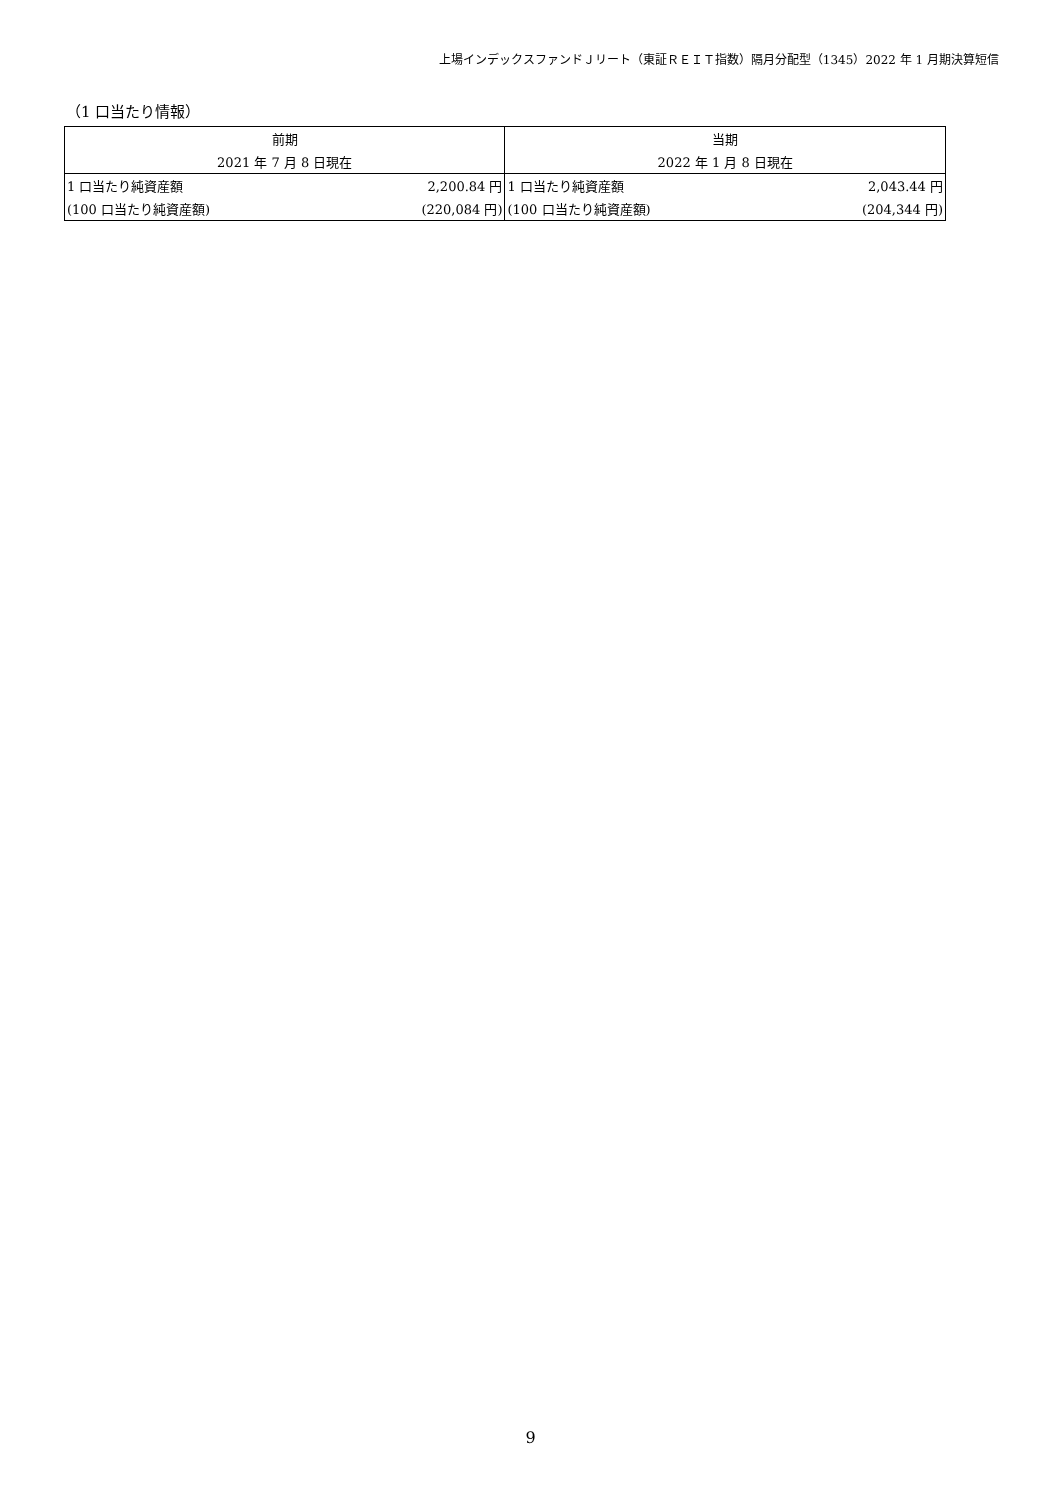上場インデックスファンドＪリート（東証ＲＥＩＴ指数）隔月分配型（1345）2022 年 1 月期決算短信
（1 口当たり情報）
| 前期 | | 当期 | |
| --- | --- | --- | --- |
| 2021 年 7 月 8 日現在 | | 2022 年 1 月 8 日現在 | |
| 1 口当たり純資産額 | 2,200.84 円 | 1 口当たり純資産額 | 2,043.44 円 |
| (100 口当たり純資産額) | (220,084 円) | (100 口当たり純資産額) | (204,344 円) |
9